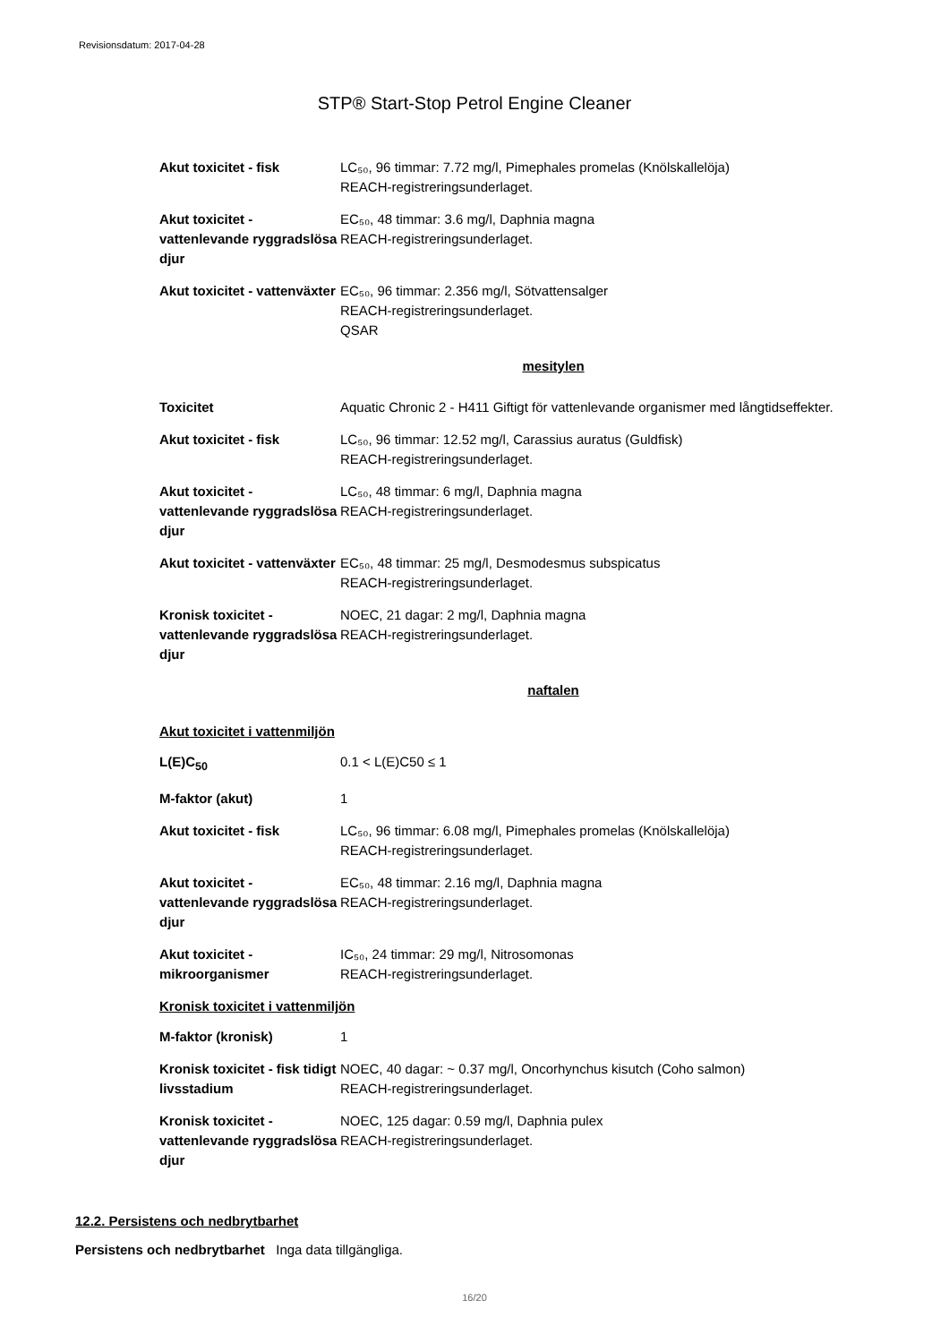Revisionsdatum: 2017-04-28
STP® Start-Stop Petrol Engine Cleaner
| Akut toxicitet - fisk | LC₅₀, 96 timmar: 7.72 mg/l, Pimephales promelas (Knölskallelöja) REACH-registreringsunderlaget. |
| Akut toxicitet - vattenlevande ryggradslösa djur | EC₅₀, 48 timmar: 3.6 mg/l, Daphnia magna REACH-registreringsunderlaget. |
| Akut toxicitet - vattenväxter | EC₅₀, 96 timmar: 2.356 mg/l, Sötvattensalger REACH-registreringsunderlaget. QSAR |
mesitylen
| Toxicitet | Aquatic Chronic 2 - H411 Giftigt för vattenlevande organismer med långtidseffekter. |
| Akut toxicitet - fisk | LC₅₀, 96 timmar: 12.52 mg/l, Carassius auratus (Guldfisk) REACH-registreringsunderlaget. |
| Akut toxicitet - vattenlevande ryggradslösa djur | LC₅₀, 48 timmar: 6 mg/l, Daphnia magna REACH-registreringsunderlaget. |
| Akut toxicitet - vattenväxter | EC₅₀, 48 timmar: 25 mg/l, Desmodesmus subspicatus REACH-registreringsunderlaget. |
| Kronisk toxicitet - vattenlevande ryggradslösa djur | NOEC, 21 dagar: 2 mg/l, Daphnia magna REACH-registreringsunderlaget. |
naftalen
Akut toxicitet i vattenmiljön
| L(E)C<sub>50</sub> | 0.1 < L(E)C50 ≤ 1 |
| M-faktor (akut) | 1 |
| Akut toxicitet - fisk | LC₅₀, 96 timmar: 6.08 mg/l, Pimephales promelas (Knölskallelöja) REACH-registreringsunderlaget. |
| Akut toxicitet - vattenlevande ryggradslösa djur | EC₅₀, 48 timmar: 2.16 mg/l, Daphnia magna REACH-registreringsunderlaget. |
| Akut toxicitet - mikroorganismer | IC₅₀, 24 timmar: 29 mg/l, Nitrosomonas REACH-registreringsunderlaget. |
Kronisk toxicitet i vattenmiljön
| M-faktor (kronisk) | 1 |
| Kronisk toxicitet - fisk tidigt livsstadium | NOEC, 40 dagar: ~ 0.37 mg/l, Oncorhynchus kisutch (Coho salmon) REACH-registreringsunderlaget. |
| Kronisk toxicitet - vattenlevande ryggradslösa djur | NOEC, 125 dagar: 0.59 mg/l, Daphnia pulex REACH-registreringsunderlaget. |
12.2. Persistens och nedbrytbarhet
Persistens och nedbrytbarhet Inga data tillgängliga.
16/20